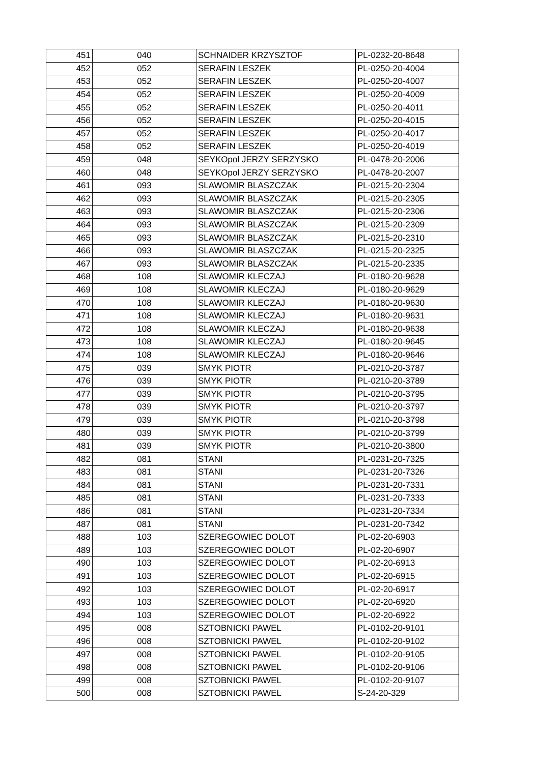| 451 | 040 | SCHNAIDER KRZYSZTOF | PL-0232-20-8648 |
| 452 | 052 | SERAFIN LESZEK | PL-0250-20-4004 |
| 453 | 052 | SERAFIN LESZEK | PL-0250-20-4007 |
| 454 | 052 | SERAFIN LESZEK | PL-0250-20-4009 |
| 455 | 052 | SERAFIN LESZEK | PL-0250-20-4011 |
| 456 | 052 | SERAFIN LESZEK | PL-0250-20-4015 |
| 457 | 052 | SERAFIN LESZEK | PL-0250-20-4017 |
| 458 | 052 | SERAFIN LESZEK | PL-0250-20-4019 |
| 459 | 048 | SEYKOpol JERZY SERZYSKO | PL-0478-20-2006 |
| 460 | 048 | SEYKOpol JERZY SERZYSKO | PL-0478-20-2007 |
| 461 | 093 | SLAWOMIR BLASZCZAK | PL-0215-20-2304 |
| 462 | 093 | SLAWOMIR BLASZCZAK | PL-0215-20-2305 |
| 463 | 093 | SLAWOMIR BLASZCZAK | PL-0215-20-2306 |
| 464 | 093 | SLAWOMIR BLASZCZAK | PL-0215-20-2309 |
| 465 | 093 | SLAWOMIR BLASZCZAK | PL-0215-20-2310 |
| 466 | 093 | SLAWOMIR BLASZCZAK | PL-0215-20-2325 |
| 467 | 093 | SLAWOMIR BLASZCZAK | PL-0215-20-2335 |
| 468 | 108 | SLAWOMIR KLECZAJ | PL-0180-20-9628 |
| 469 | 108 | SLAWOMIR KLECZAJ | PL-0180-20-9629 |
| 470 | 108 | SLAWOMIR KLECZAJ | PL-0180-20-9630 |
| 471 | 108 | SLAWOMIR KLECZAJ | PL-0180-20-9631 |
| 472 | 108 | SLAWOMIR KLECZAJ | PL-0180-20-9638 |
| 473 | 108 | SLAWOMIR KLECZAJ | PL-0180-20-9645 |
| 474 | 108 | SLAWOMIR KLECZAJ | PL-0180-20-9646 |
| 475 | 039 | SMYK PIOTR | PL-0210-20-3787 |
| 476 | 039 | SMYK PIOTR | PL-0210-20-3789 |
| 477 | 039 | SMYK PIOTR | PL-0210-20-3795 |
| 478 | 039 | SMYK PIOTR | PL-0210-20-3797 |
| 479 | 039 | SMYK PIOTR | PL-0210-20-3798 |
| 480 | 039 | SMYK PIOTR | PL-0210-20-3799 |
| 481 | 039 | SMYK PIOTR | PL-0210-20-3800 |
| 482 | 081 | STANI | PL-0231-20-7325 |
| 483 | 081 | STANI | PL-0231-20-7326 |
| 484 | 081 | STANI | PL-0231-20-7331 |
| 485 | 081 | STANI | PL-0231-20-7333 |
| 486 | 081 | STANI | PL-0231-20-7334 |
| 487 | 081 | STANI | PL-0231-20-7342 |
| 488 | 103 | SZEREGOWIEC DOLOT | PL-02-20-6903 |
| 489 | 103 | SZEREGOWIEC DOLOT | PL-02-20-6907 |
| 490 | 103 | SZEREGOWIEC DOLOT | PL-02-20-6913 |
| 491 | 103 | SZEREGOWIEC DOLOT | PL-02-20-6915 |
| 492 | 103 | SZEREGOWIEC DOLOT | PL-02-20-6917 |
| 493 | 103 | SZEREGOWIEC DOLOT | PL-02-20-6920 |
| 494 | 103 | SZEREGOWIEC DOLOT | PL-02-20-6922 |
| 495 | 008 | SZTOBNICKI PAWEL | PL-0102-20-9101 |
| 496 | 008 | SZTOBNICKI PAWEL | PL-0102-20-9102 |
| 497 | 008 | SZTOBNICKI PAWEL | PL-0102-20-9105 |
| 498 | 008 | SZTOBNICKI PAWEL | PL-0102-20-9106 |
| 499 | 008 | SZTOBNICKI PAWEL | PL-0102-20-9107 |
| 500 | 008 | SZTOBNICKI PAWEL | S-24-20-329 |